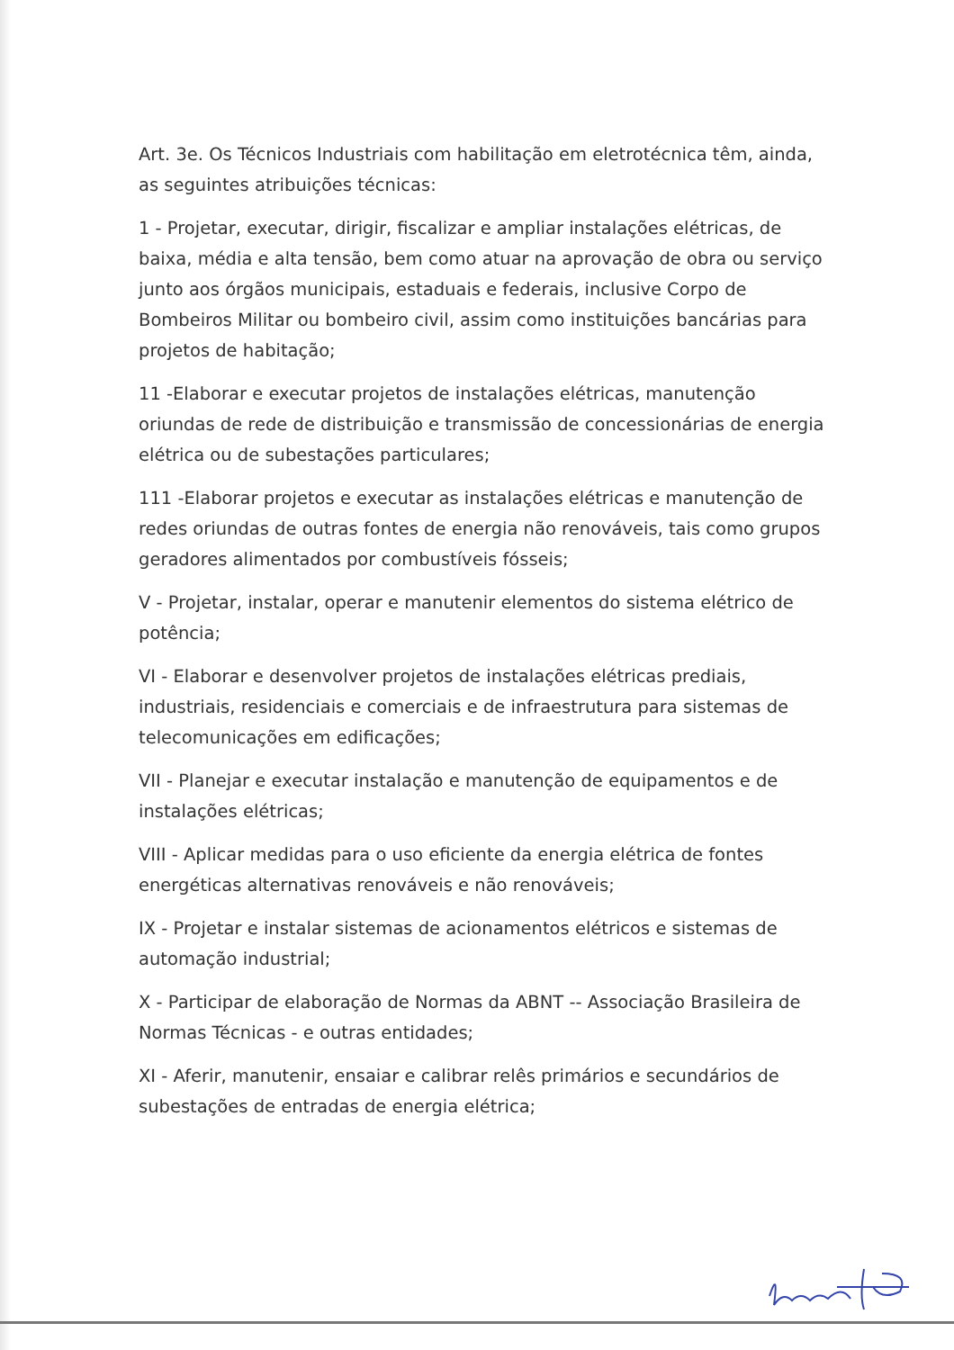Art. 3e. Os Técnicos Industriais com habilitação em eletrotécnica têm, ainda, as seguintes atribuições técnicas:
1 - Projetar, executar, dirigir, fiscalizar e ampliar instalações elétricas, de baixa, média e alta tensão, bem como atuar na aprovação de obra ou serviço junto aos órgãos municipais, estaduais e federais, inclusive Corpo de Bombeiros Militar ou bombeiro civil, assim como instituições bancárias para projetos de habitação;
11 -Elaborar e executar projetos de instalações elétricas, manutenção oriundas de rede de distribuição e transmissão de concessionárias de energia elétrica ou de subestações particulares;
111 -Elaborar projetos e executar as instalações elétricas e manutenção de redes oriundas de outras fontes de energia não renováveis, tais como grupos geradores alimentados por combustíveis fósseis;
V - Projetar, instalar, operar e manutenir elementos do sistema elétrico de potência;
VI - Elaborar e desenvolver projetos de instalações elétricas prediais, industriais, residenciais e comerciais e de infraestrutura para sistemas de telecomunicações em edificações;
VII - Planejar e executar instalação e manutenção de equipamentos e de instalações elétricas;
VIII - Aplicar medidas para o uso eficiente da energia elétrica de fontes energéticas alternativas renováveis e não renováveis;
IX - Projetar e instalar sistemas de acionamentos elétricos e sistemas de automação industrial;
X - Participar de elaboração de Normas da ABNT -- Associação Brasileira de Normas Técnicas - e outras entidades;
XI - Aferir, manutenir, ensaiar e calibrar relês primários e secundários de subestações de entradas de energia elétrica;